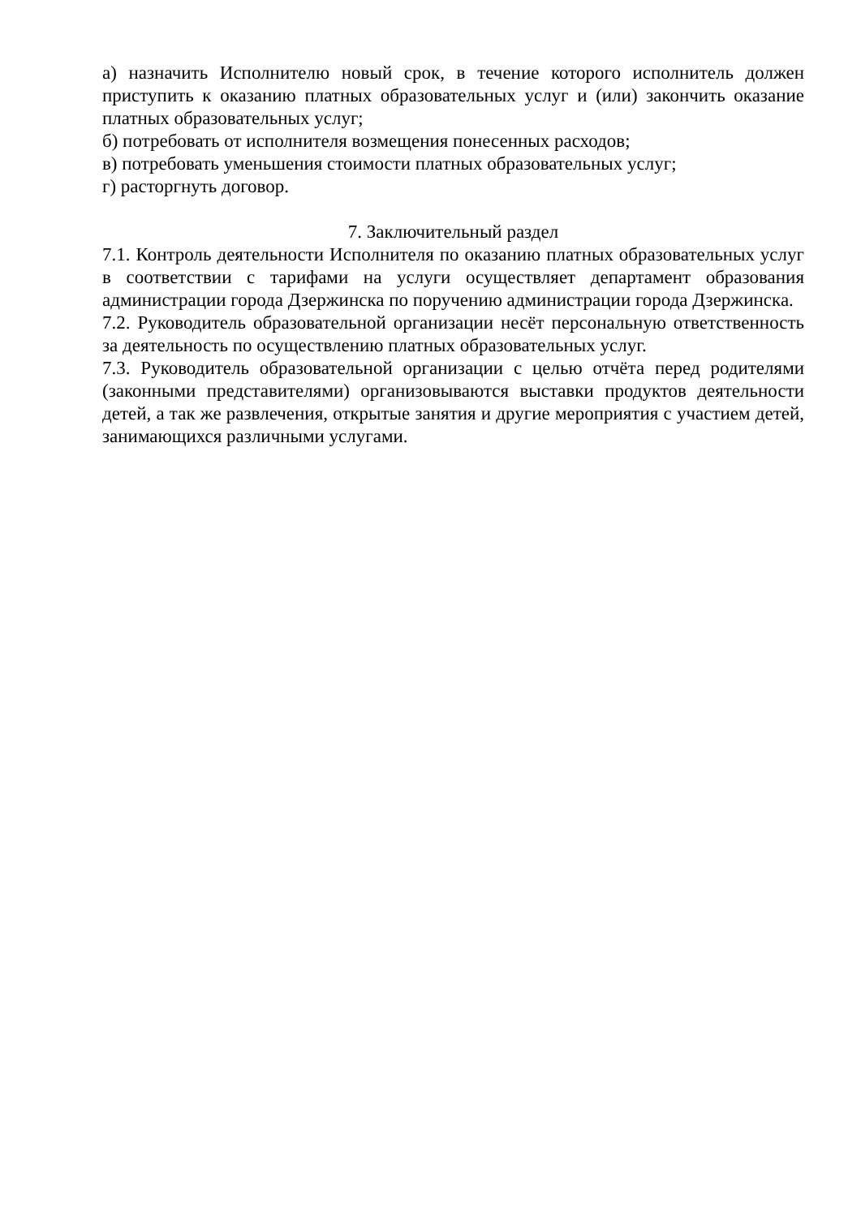а) назначить Исполнителю новый срок, в течение которого исполнитель должен приступить к оказанию платных образовательных услуг и (или) закончить оказание платных образовательных услуг;
б) потребовать от исполнителя возмещения понесенных расходов;
в) потребовать уменьшения стоимости платных образовательных услуг;
г) расторгнуть договор.
7. Заключительный раздел
7.1. Контроль деятельности Исполнителя по оказанию платных образовательных услуг в соответствии с тарифами на услуги осуществляет департамент образования администрации города Дзержинска по поручению администрации города Дзержинска.
7.2. Руководитель образовательной организации несёт персональную ответственность за деятельность по осуществлению платных образовательных услуг.
7.3. Руководитель образовательной организации с целью отчёта перед родителями (законными представителями) организовываются выставки продуктов деятельности детей, а так же развлечения, открытые занятия и другие мероприятия с участием детей, занимающихся различными услугами.